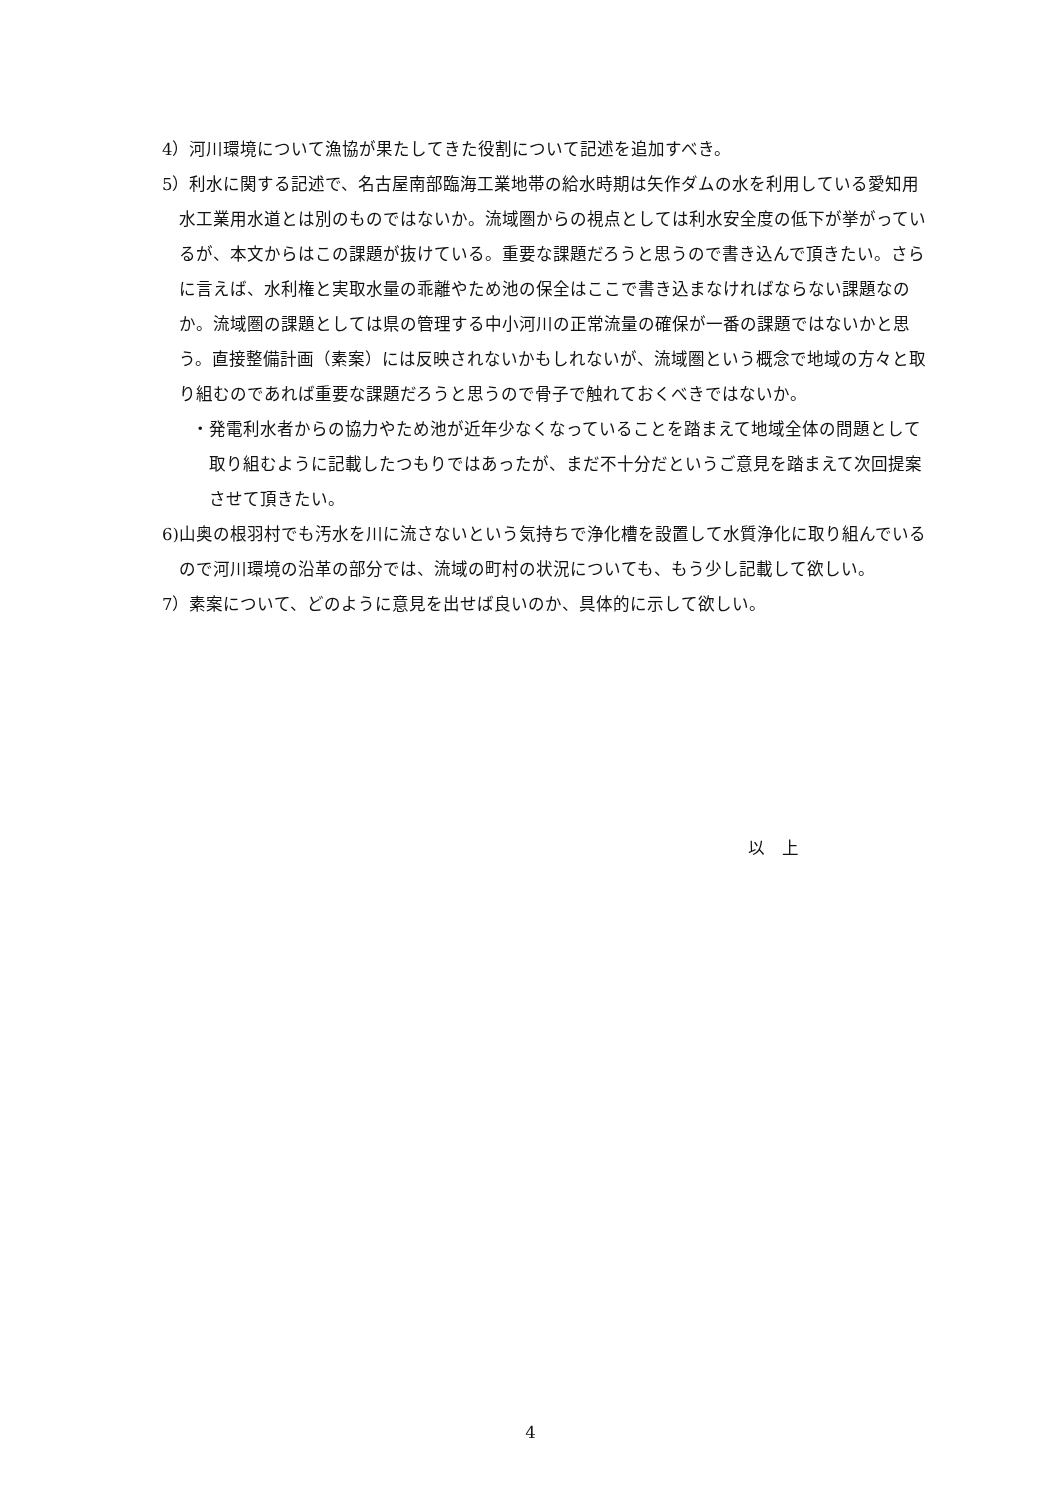4）河川環境について漁協が果たしてきた役割について記述を追加すべき。
5）利水に関する記述で、名古屋南部臨海工業地帯の給水時期は矢作ダムの水を利用している愛知用水工業用水道とは別のものではないか。流域圏からの視点としては利水安全度の低下が挙がっているが、本文からはこの課題が抜けている。重要な課題だろうと思うので書き込んで頂きたい。さらに言えば、水利権と実取水量の乖離やため池の保全はここで書き込まなければならない課題なのか。流域圏の課題としては県の管理する中小河川の正常流量の確保が一番の課題ではないかと思う。直接整備計画（素案）には反映されないかもしれないが、流域圏という概念で地域の方々と取り組むのであれば重要な課題だろうと思うので骨子で触れておくべきではないか。
・発電利水者からの協力やため池が近年少なくなっていることを踏まえて地域全体の問題として取り組むように記載したつもりではあったが、まだ不十分だというご意見を踏まえて次回提案させて頂きたい。
6)山奥の根羽村でも汚水を川に流さないという気持ちで浄化槽を設置して水質浄化に取り組んでいるので河川環境の沿革の部分では、流域の町村の状況についても、もう少し記載して欲しい。
7）素案について、どのように意見を出せば良いのか、具体的に示して欲しい。
以　上
4